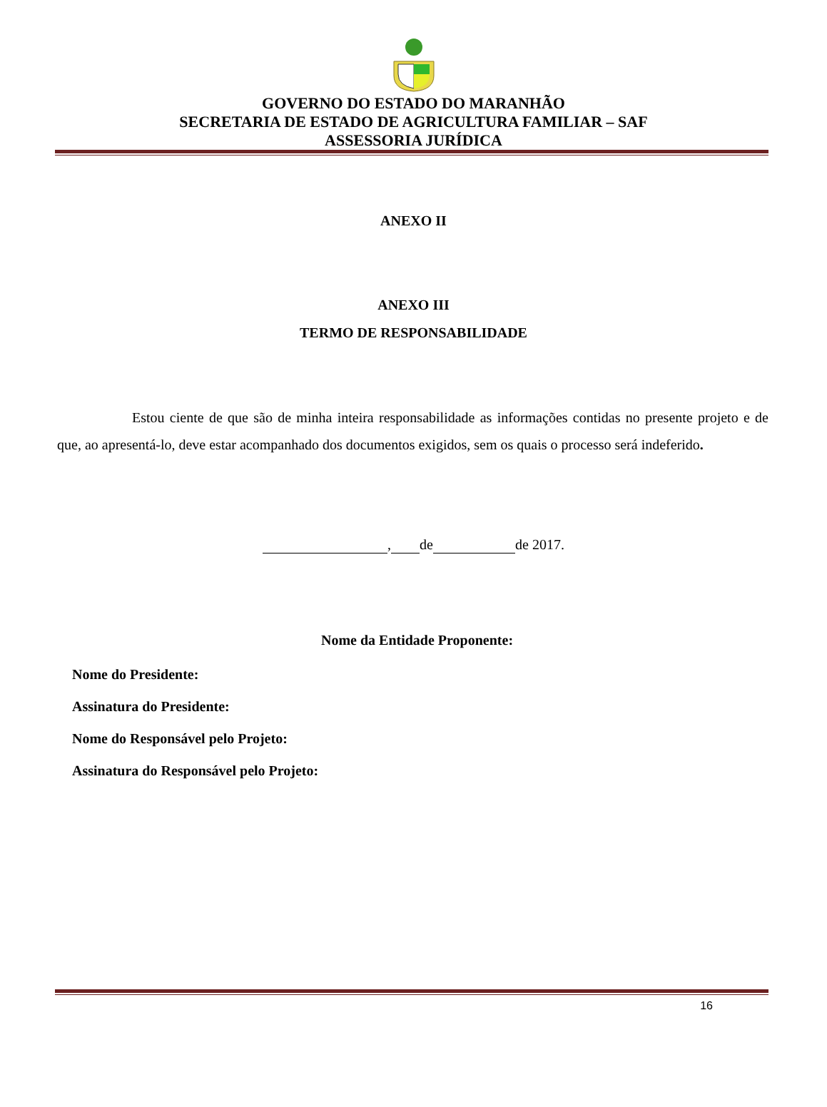GOVERNO DO ESTADO DO MARANHÃO
SECRETARIA DE ESTADO DE AGRICULTURA FAMILIAR – SAF
ASSESSORIA JURÍDICA
ANEXO II
ANEXO III
TERMO DE RESPONSABILIDADE
Estou ciente de que são de minha inteira responsabilidade as informações contidas no presente projeto e de que, ao apresentá-lo, deve estar acompanhado dos documentos exigidos, sem os quais o processo será indeferido.
, de de 2017.
Nome da Entidade Proponente:
Nome do Presidente:
Assinatura do Presidente:
Nome do Responsável pelo Projeto:
Assinatura do Responsável pelo Projeto:
16